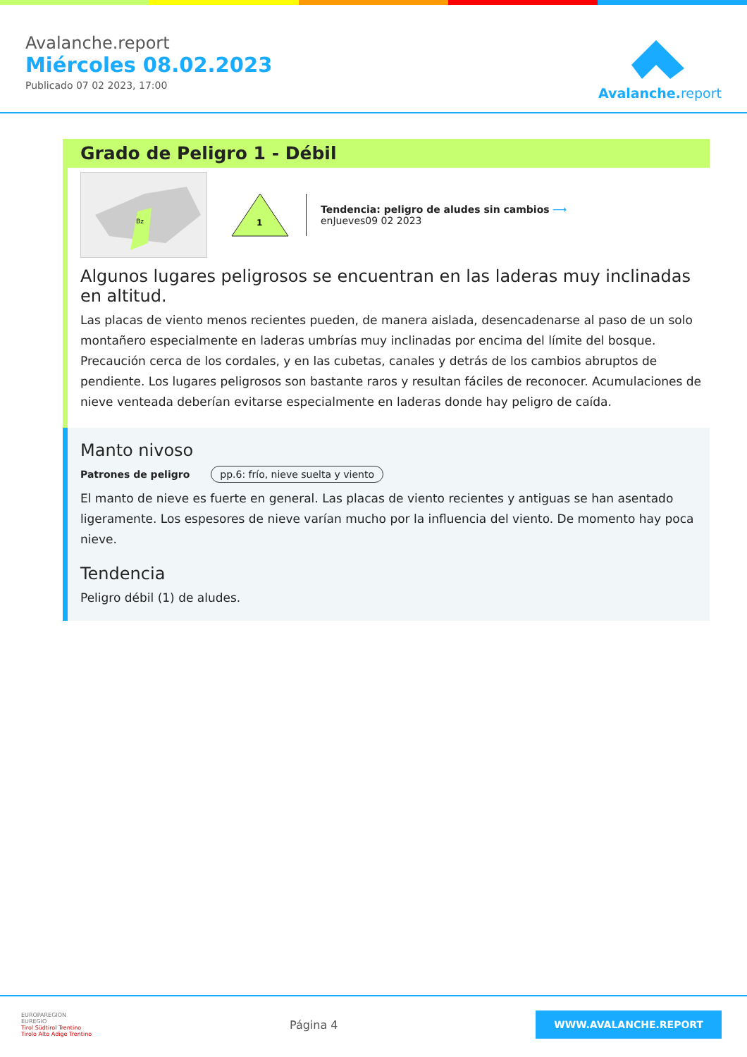Avalanche.report
Miércoles 08.02.2023
Publicado 07 02 2023, 17:00
Avalanche.report
Grado de Peligro 1 - Débil
Bz
1
Tendencia: peligro de aludes sin cambios ⟶
enJueves09 02 2023
Algunos lugares peligrosos se encuentran en las laderas muy inclinadas en altitud.
Las placas de viento menos recientes pueden, de manera aislada, desencadenarse al paso de un solo montañero especialmente en laderas umbrías muy inclinadas por encima del límite del bosque. Precaución cerca de los cordales, y en las cubetas, canales y detrás de los cambios abruptos de pendiente. Los lugares peligrosos son bastante raros y resultan fáciles de reconocer. Acumulaciones de nieve venteada deberían evitarse especialmente en laderas donde hay peligro de caída.
Manto nivoso
Patrones de peligro pp.6: frío, nieve suelta y viento
El manto de nieve es fuerte en general. Las placas de viento recientes y antiguas se han asentado ligeramente. Los espesores de nieve varían mucho por la influencia del viento. De momento hay poca nieve.
Tendencia
Peligro débil (1) de aludes.
EUROPAREGION
EUREGIO
Tirol Südtirol Trentino
Tirolo Alto Adige Trentino
Página 4
WWW.AVALANCHE.REPORT